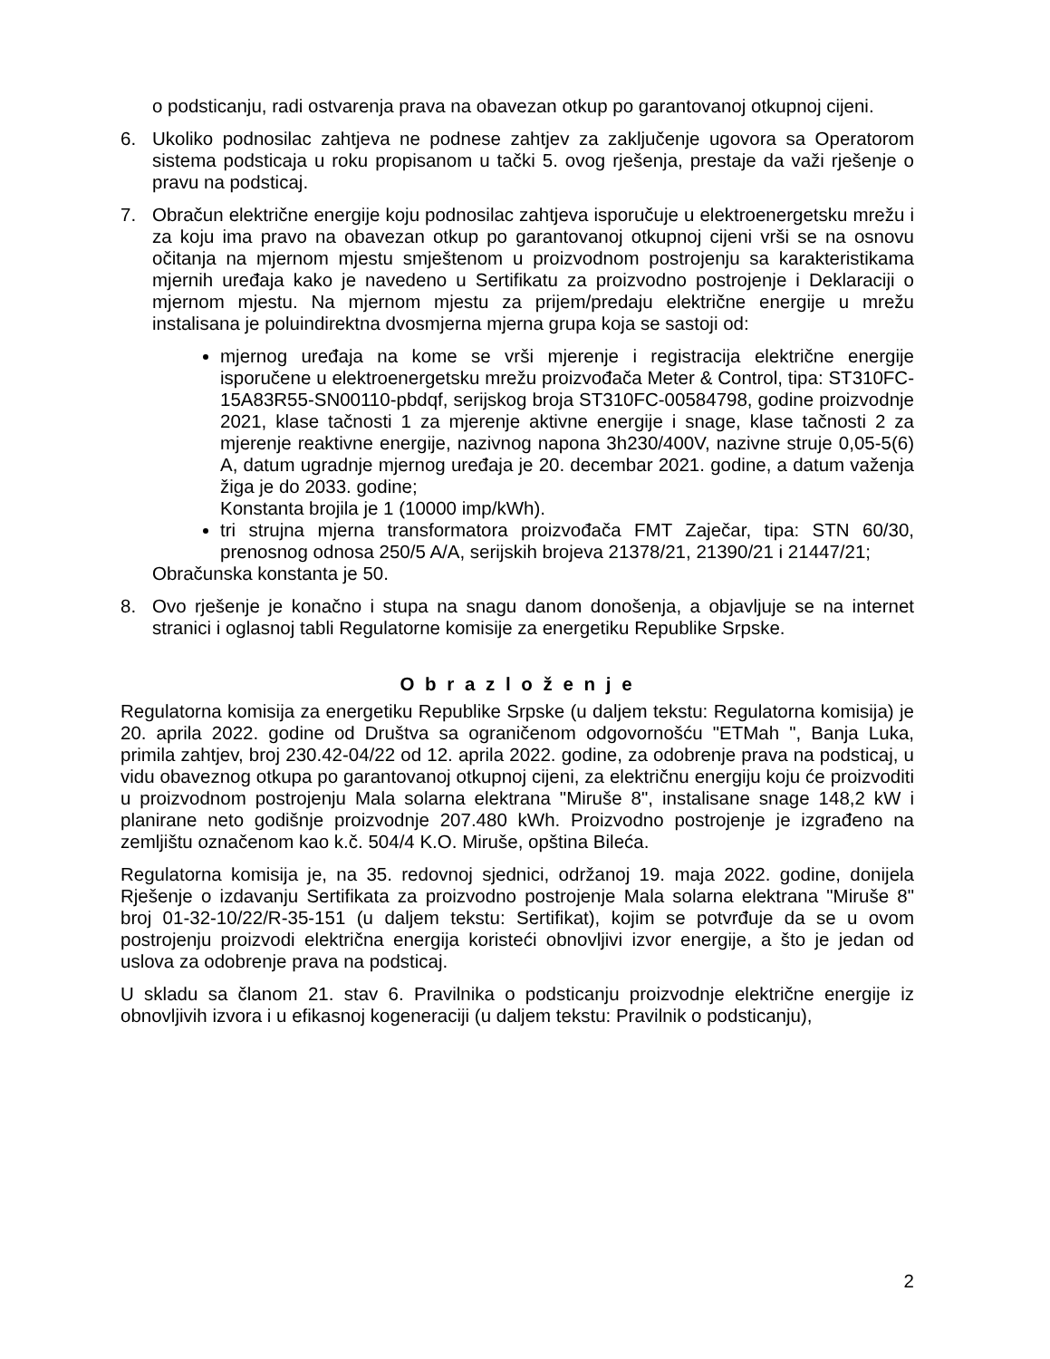o podsticanju, radi ostvarenja prava na obavezan otkup po garantovanoj otkupnoj cijeni.
6. Ukoliko podnosilac zahtjeva ne podnese zahtjev za zaključenje ugovora sa Operatorom sistema podsticaja u roku propisanom u tački 5. ovog rješenja, prestaje da važi rješenje o pravu na podsticaj.
7. Obračun električne energije koju podnosilac zahtjeva isporučuje u elektroenergetsku mrežu i za koju ima pravo na obavezan otkup po garantovanoj otkupnoj cijeni vrši se na osnovu očitanja na mjernom mjestu smještenom u proizvodnom postrojenju sa karakteristikama mjernih uređaja kako je navedeno u Sertifikatu za proizvodno postrojenje i Deklaraciji o mjernom mjestu. Na mjernom mjestu za prijem/predaju električne energije u mrežu instalisana je poluindirektna dvosmjerna mjerna grupa koja se sastoji od:
mjernog uređaja na kome se vrši mjerenje i registracija električne energije isporučene u elektroenergetsku mrežu proizvođača Meter & Control, tipa: ST310FC-15A83R55-SN00110-pbdqf, serijskog broja ST310FC-00584798, godine proizvodnje 2021, klase tačnosti 1 za mjerenje aktivne energije i snage, klase tačnosti 2 za mjerenje reaktivne energije, nazivnog napona 3h230/400V, nazivne struje 0,05-5(6) A, datum ugradnje mjernog uređaja je 20. decembar 2021. godine, a datum važenja žiga je do 2033. godine;
Konstanta brojila je 1 (10000 imp/kWh).
tri strujna mjerna transformatora proizvođača FMT Zaječar, tipa: STN 60/30, prenosnog odnosa 250/5 A/A, serijskih brojeva 21378/21, 21390/21 i 21447/21;
Obračunska konstanta je 50.
8. Ovo rješenje je konačno i stupa na snagu danom donošenja, a objavljuje se na internet stranici i oglasnoj tabli Regulatorne komisije za energetiku Republike Srpske.
O b r a z l o ž e n j e
Regulatorna komisija za energetiku Republike Srpske (u daljem tekstu: Regulatorna komisija) je 20. aprila 2022. godine od Društva sa ograničenom odgovornošću "ETMah ", Banja Luka, primila zahtjev, broj 230.42-04/22 od 12. aprila 2022. godine, za odobrenje prava na podsticaj, u vidu obaveznog otkupa po garantovanoj otkupnoj cijeni, za električnu energiju koju će proizvoditi u proizvodnom postrojenju Mala solarna elektrana "Miruše 8", instalisane snage 148,2 kW i planirane neto godišnje proizvodnje 207.480 kWh. Proizvodno postrojenje je izgrađeno na zemljištu označenom kao k.č. 504/4 K.O. Miruše, opština Bileća.
Regulatorna komisija je, na 35. redovnoj sjednici, održanoj 19. maja 2022. godine, donijela Rješenje o izdavanju Sertifikata za proizvodno postrojenje Mala solarna elektrana "Miruše 8" broj 01-32-10/22/R-35-151 (u daljem tekstu: Sertifikat), kojim se potvrđuje da se u ovom postrojenju proizvodi električna energija koristeći obnovljivi izvor energije, a što je jedan od uslova za odobrenje prava na podsticaj.
U skladu sa članom 21. stav 6. Pravilnika o podsticanju proizvodnje električne energije iz obnovljivih izvora i u efikasnoj kogeneraciji (u daljem tekstu: Pravilnik o podsticanju),
2